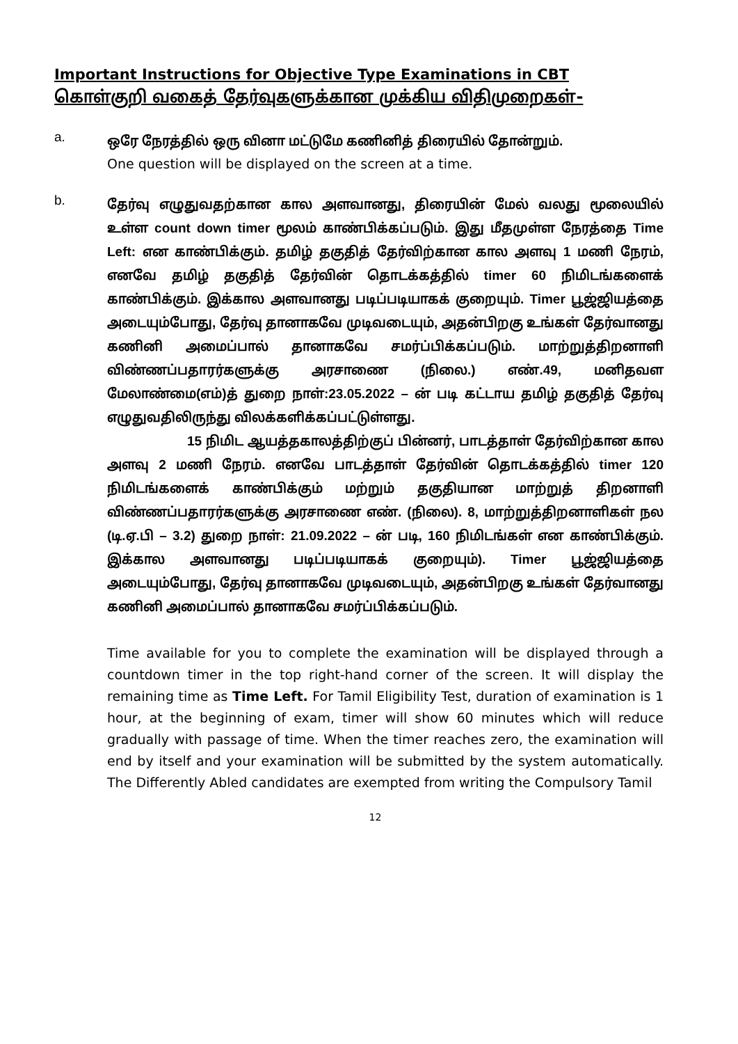Important Instructions for Objective Type Examinations in CBT
கொள்குறி வகைத் தேர்வுகளுக்கான முக்கிய விதிமுறைகள்-
a.
ஒரே நேரத்தில் ஒரு வினா மட்டுமே கணினித் திரையில் தோன்றும்.
One question will be displayed on the screen at a time.
b.
தேர்வு எழுதுவதற்கான கால அளவானது, திரையின் மேல் வலது மூலையில் உள்ள count down timer மூலம் காண்பிக்கப்படும். இது மீதமுள்ள நேரத்தை Time Left: என காண்பிக்கும். தமிழ் தகுதித் தேர்விற்கான கால அளவு 1 மணி நேரம், எனவே தமிழ் தகுதித் தேர்வின் தொடக்கத்தில் timer 60 நிமிடங்களைக் காண்பிக்கும். இக்கால அளவானது படிப்படியாகக் குறையும். Timer பூஜ்ஜியத்தை அடையும்போது, தேர்வு தானாகவே முடிவடையும், அதன்பிறகு உங்கள் தேர்வானது கணினி அமைப்பால் தானாகவே சமர்ப்பிக்கப்படும். மாற்றுத்திறனாளி விண்ணப்பதாரர்களுக்கு அரசாணை (நிலை.) எண்.49, மனிதவள மேலாண்மை(எம்)த் துறை நாள்:23.05.2022 – ன் படி கட்டாய தமிழ் தகுதித் தேர்வு எழுதுவதிலிருந்து விலக்களிக்கப்பட்டுள்ளது.
15 நிமிட ஆயத்தகாலத்திற்குப் பின்னர், பாடத்தாள் தேர்விற்கான கால அளவு 2 மணி நேரம். எனவே பாடத்தாள் தேர்வின் தொடக்கத்தில் timer 120 நிமிடங்களைக் காண்பிக்கும் மற்றும் தகுதியான மாற்றுத் திறனாளி விண்ணப்பதாரர்களுக்கு அரசாணை எண். (நிலை). 8, மாற்றுத்திறனாளிகள் நல (டி.ஏ.பி – 3.2) துறை நாள்: 21.09.2022 – ன் படி, 160 நிமிடங்கள் என காண்பிக்கும். இக்கால அளவானது படிப்படியாகக் குறையும்). Timer பூஜ்ஜியத்தை அடையும்போது, தேர்வு தானாகவே முடிவடையும், அதன்பிறகு உங்கள் தேர்வானது கணினி அமைப்பால் தானாகவே சமர்ப்பிக்கப்படும்.
Time available for you to complete the examination will be displayed through a countdown timer in the top right-hand corner of the screen. It will display the remaining time as Time Left. For Tamil Eligibility Test, duration of examination is 1 hour, at the beginning of exam, timer will show 60 minutes which will reduce gradually with passage of time. When the timer reaches zero, the examination will end by itself and your examination will be submitted by the system automatically. The Differently Abled candidates are exempted from writing the Compulsory Tamil
12